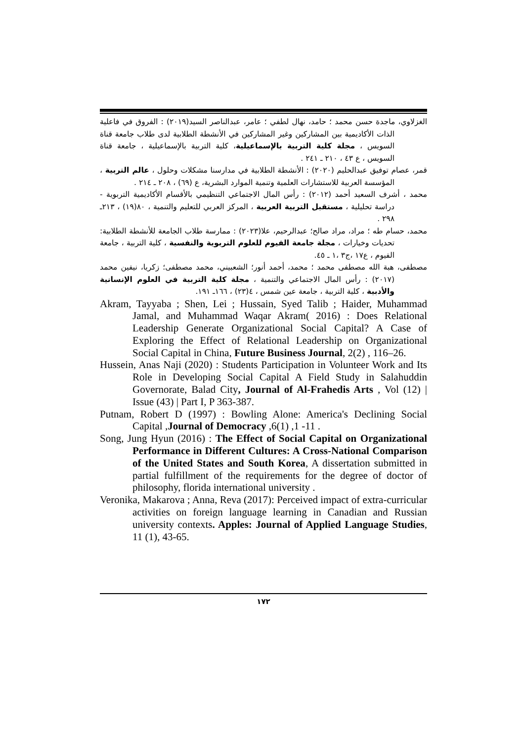الغزلاوي، ماجدة حسن محمد ؛ حامد، نهال لطفي ؛ عامر، عبدالناصر السيد(٢٠١٩) : الفروق في فاعلية الذات الأكاديمية بين المشاركين وغير المشاركين في الأنشطة الطلابية لدى طلاب جامعة قناة السويس ، مجلة كلية التربية بالإسماعيلية، كلية التربية بالإسماعيلية ، جامعة قناة السويس ، ع ٤٣ ، ٢١٠ ـ ٢٤١ .
قمر، عصام توفيق عبدالحليم (٢٠٢٠) : الأنشطة الطلابية في مدارسنا مشكلات وحلول ، عالم التربية ، المؤسسة العربية للاستشارات العلمية وتنمية الموارد البشرية، ع (٦٩) ، ٢٠٨ ـ ٢١٤ .
محمد ، أشرف السعيد أحمد (٢٠١٢) : رأس المال الاجتماعي التنظيمي بالأقسام الأكاديمية التربوية - دراسة تحليلية ، مستقبل التربية العربية ، المركز العربي للتعليم والتنمية ، ٨٠(١٩) ، ٢١٣ـ ٢٩٨ .
محمد، حسام طه ؛ مراد، مراد صالح؛ عبدالرحيم، علا(٢٠٢٣) : ممارسة طلاب الجامعة للأنشطة الطلابية: تحديات وخيارات ، مجلة جامعة الفيوم للعلوم التربوية والنفسية ، كلية التربية ، جامعة الفيوم ، ع١٧ ،ج٣ ،١ ـ ٤٥.
مصطفى، هبة الله مصطفى محمد ؛ محمد، أحمد أنور؛ الشعبيني، محمد مصطفى؛ زكريا، نيفين محمد (٢٠١٧) : رأس المال الاجتماعي والتنمية ، مجلة كلية التربية في العلوم الإنسانية والأدبية ، كلية التربية ، جامعة عين شمس ، ٤(٢٣) ، ١٦٦ـ ١٩١.
Akram, Tayyaba ; Shen, Lei ; Hussain, Syed Talib ; Haider, Muhammad Jamal, and Muhammad Waqar Akram( 2016) : Does Relational Leadership Generate Organizational Social Capital? A Case of Exploring the Effect of Relational Leadership on Organizational Social Capital in China, Future Business Journal, 2(2) , 116–26.
Hussein, Anas Naji (2020) : Students Participation in Volunteer Work and Its Role in Developing Social Capital A Field Study in Salahuddin Governorate, Balad City, Journal of Al-Frahedis Arts , Vol (12) | Issue (43) | Part I, P 363-387.
Putnam, Robert D (1997) : Bowling Alone: America's Declining Social Capital ,Journal of Democracy ,6(1) ,1 -11 .
Song, Jung Hyun (2016) : The Effect of Social Capital on Organizational Performance in Different Cultures: A Cross-National Comparison of the United States and South Korea, A dissertation submitted in partial fulfillment of the requirements for the degree of doctor of philosophy, florida international university .
Veronika, Makarova ; Anna, Reva (2017): Perceived impact of extra-curricular activities on foreign language learning in Canadian and Russian university contexts. Apples: Journal of Applied Language Studies, 11 (1), 43-65.
١٧٢